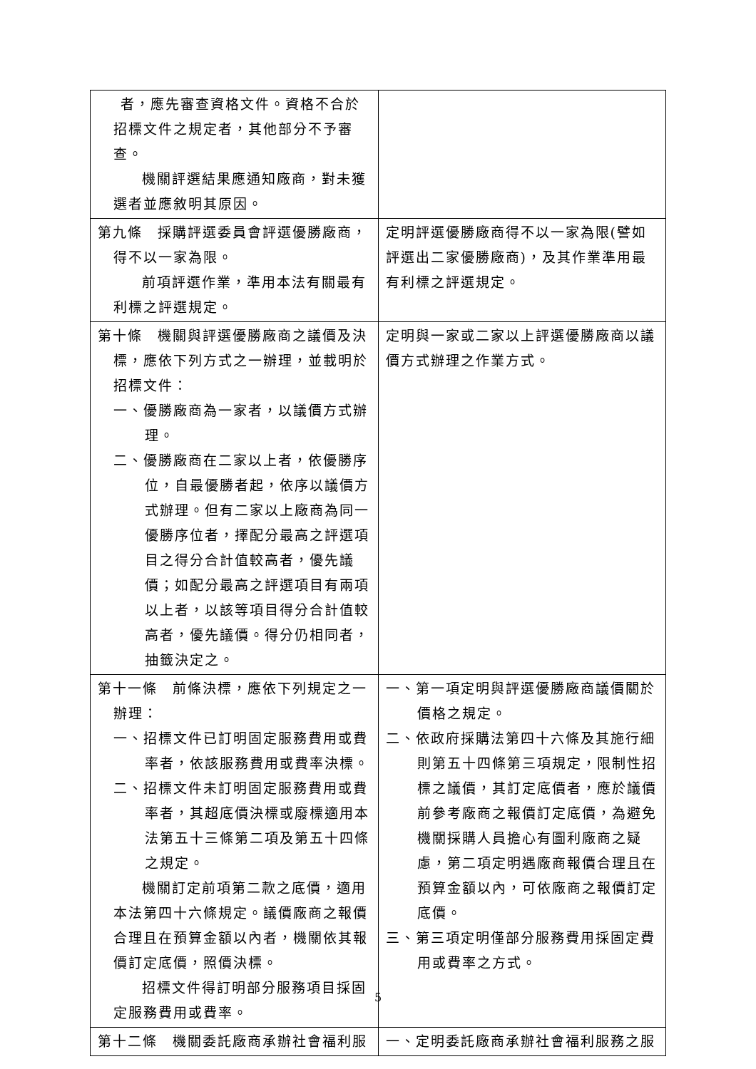| 者，應先審查資格文件。資格不合於招標文件之規定者，其他部分不予審查。 機關評選結果應通知廠商，對未獲選者並應敘明其原因。 | |
| 第九條 採購評選委員會評選優勝廠商，得不以一家為限。 前項評選作業，準用本法有關最有利標之評選規定。 | 定明評選優勝廠商得不以一家為限(譬如評選出二家優勝廠商)，及其作業準用最有利標之評選規定。 |
| 第十條 機關與評選優勝廠商之議價及決標，應依下列方式之一辦理，並載明於招標文件： 一、優勝廠商為一家者，以議價方式辦理。 二、優勝廠商在二家以上者，依優勝序位，自最優勝者起，依序以議價方式辦理。但有二家以上廠商為同一優勝序位者，擇配分最高之評選項目之得分合計值較高者，優先議價；如配分最高之評選項目有兩項以上者，以該等項目得分合計值較高者，優先議價。得分仍相同者，抽籤決定之。 | 定明與一家或二家以上評選優勝廠商以議價方式辦理之作業方式。 |
| 第十一條 前條決標，應依下列規定之一辦理： 一、招標文件已訂明固定服務費用或費率者，依該服務費用或費率決標。 二、招標文件未訂明固定服務費用或費率者，其超底價決標或廢標適用本法第五十三條第二項及第五十四條之規定。 機關訂定前項第二款之底價，適用本法第四十六條規定。議價廠商之報價合理且在預算金額以內者，機關依其報價訂定底價，照價決標。 招標文件得訂明部分服務項目採固定服務費用或費率。 | 一、第一項定明與評選優勝廠商議價關於價格之規定。 二、依政府採購法第四十六條及其施行細則第五十四條第三項規定，限制性招標之議價，其訂定底價者，應於議價前參考廠商之報價訂定底價，為避免機關採購人員擔心有圖利廠商之疑慮，第二項定明遇廠商報價合理且在預算金額以內，可依廠商之報價訂定底價。 三、第三項定明僅部分服務費用採固定費用或費率之方式。 |
| 第十二條 機關委託廠商承辦社會福利服 | 一、定明委託廠商承辦社會福利服務之服 |
5